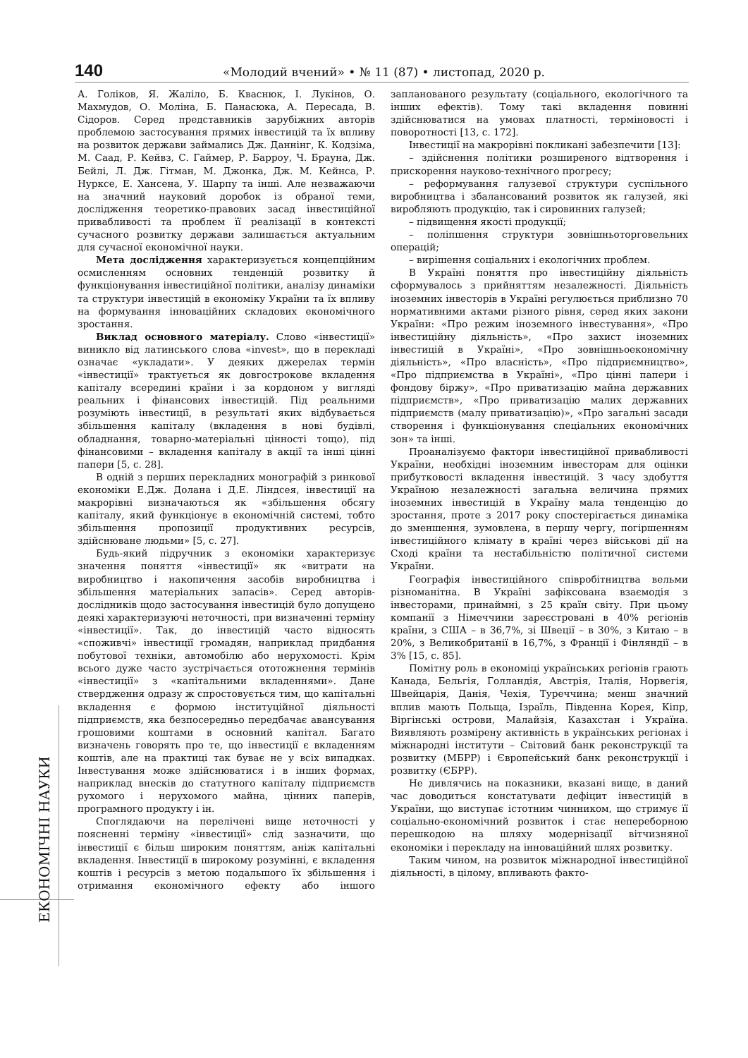140 «Молодий вчений» • № 11 (87) • листопад, 2020 р.
ЕКОНОМІЧНІ НАУКИ
А. Голіков, Я. Жаліло, Б. Кваснюк, І. Лукінов, О. Махмудов, О. Моліна, Б. Панасюка, А. Пересада, В. Сідоров. Серед представників зарубіжних авторів проблемою застосування прямих інвестицій та їх впливу на розвиток держави займались Дж. Даннінг, К. Кодзіма, М. Саад, Р. Кейвз, С. Гаймер, Р. Барроу, Ч. Брауна, Дж. Бейлі, Л. Дж. Гітман, М. Джонка, Дж. М. Кейнса, Р. Нурксе, Е. Хансена, У. Шарпу та інші. Але незважаючи на значний науковий доробок із обраної теми, дослідження теоретико-правових засад інвестиційної привабливості та проблем її реалізації в контексті сучасного розвитку держави залишається актуальним для сучасної економічної науки.
Мета дослідження характеризується концепційним осмисленням основних тенденцій розвитку й функціонування інвестиційної політики, аналізу динаміки та структури інвестицій в економіку України та їх впливу на формування інноваційних складових економічного зростання.
Виклад основного матеріалу. Слово «інвестиції» виникло від латинського слова «invest», що в перекладі означає «укладати». У деяких джерелах термін «інвестиції» трактується як довгострокове вкладення капіталу всередині країни і за кордоном у вигляді реальних і фінансових інвестицій. Під реальними розуміють інвестиції, в результаті яких відбувається збільшення капіталу (вкладення в нові будівлі, обладнання, товарно-матеріальні цінності тощо), під фінансовими – вкладення капіталу в акції та інші цінні папери [5, с. 28].
В одній з перших перекладних монографій з ринкової економіки Е.Дж. Долана і Д.Е. Ліндсея, інвестиції на макрорівні визначаються як «збільшення обсягу капіталу, який функціонує в економічній системі, тобто збільшення пропозиції продуктивних ресурсів, здійснюване людьми» [5, с. 27].
Будь-який підручник з економіки характеризує значення поняття «інвестиції» як «витрати на виробництво і накопичення засобів виробництва і збільшення матеріальних запасів». Серед авторів-дослідників щодо застосування інвестицій було допущено деякі характеризуючі неточності, при визначенні терміну «інвестиції». Так, до інвестицій часто відносять «споживчі» інвестиції громадян, наприклад придбання побутової техніки, автомобілю або нерухомості. Крім всього дуже часто зустрічається ототожнення термінів «інвестиції» з «капітальними вкладеннями». Дане ствердження одразу ж спростовується тим, що капітальні вкладення є формою інституційної діяльності підприємств, яка безпосередньо передбачає авансування грошовими коштами в основний капітал. Багато визначень говорять про те, що інвестиції є вкладенням коштів, але на практиці так буває не у всіх випадках. Інвестування може здійснюватися і в інших формах, наприклад внесків до статутного капіталу підприємств рухомого і нерухомого майна, цінних паперів, програмного продукту і ін.
Споглядаючи на перелічені вище неточності у поясненні терміну «інвестиції» слід зазначити, що інвестиції є більш широким поняттям, аніж капітальні вкладення. Інвестиції в широкому розумінні, є вкладення коштів і ресурсів з метою подальшого їх збільшення і отримання економічного ефекту або іншого запланованого результату (соціального, екологічного та інших ефектів). Тому такі вкладення повинні здійснюватися на умовах платності, терміновості і поворотності [13, с. 172].
Інвестиції на макрорівні покликані забезпечити [13]:
– здійснення політики розширеного відтворення і прискорення науково-технічного прогресу;
– реформування галузевої структури суспільного виробництва і збалансований розвиток як галузей, які виробляють продукцію, так і сировинних галузей;
– підвищення якості продукції;
– поліпшення структури зовнішньоторговельних операцій;
– вирішення соціальних і екологічних проблем.
В Україні поняття про інвестиційну діяльність сформувалось з прийняттям незалежності. Діяльність іноземних інвесторів в Україні регулюється приблизно 70 нормативними актами різного рівня, серед яких закони України: «Про режим іноземного інвестування», «Про інвестиційну діяльність», «Про захист іноземних інвестицій в Україні», «Про зовнішньоекономічну діяльність», «Про власність», «Про підприємництво», «Про підприємства в Україні», «Про цінні папери і фондову біржу», «Про приватизацію майна державних підприємств», «Про приватизацію малих державних підприємств (малу приватизацію)», «Про загальні засади створення і функціонування спеціальних економічних зон» та інші.
Проаналізуємо фактори інвестиційної привабливості України, необхідні іноземним інвесторам для оцінки прибутковості вкладення інвестицій. З часу здобуття Україною незалежності загальна величина прямих іноземних інвестицій в Україну мала тенденцію до зростання, проте з 2017 року спостерігається динаміка до зменшення, зумовлена, в першу чергу, погіршенням інвестиційного клімату в країні через військові дії на Сході країни та нестабільністю політичної системи України.
Географія інвестиційного співробітництва вельми різноманітна. В Україні зафіксована взаємодія з інвесторами, принаймні, з 25 країн світу. При цьому компанії з Німеччини зареєстровані в 40% регіонів країни, з США – в 36,7%, зі Швеції – в 30%, з Китаю – в 20%, з Великобританії в 16,7%, з Франції і Фінляндії – в 3% [15, с. 85].
Помітну роль в економіці українських регіонів грають Канада, Бельгія, Голландія, Австрія, Італія, Норвегія, Швейцарія, Данія, Чехія, Туреччина; менш значний вплив мають Польща, Ізраїль, Південна Корея, Кіпр, Віргінські острови, Малайзія, Казахстан і Україна. Виявляють розмірену активність в українських регіонах і міжнародні інститути – Світовий банк реконструкції та розвитку (МБРР) і Європейський банк реконструкції і розвитку (ЄБРР).
Не дивлячись на показники, вказані вище, в даний час доводиться констатувати дефіцит інвестицій в України, що виступає істотним чинником, що стримує її соціально-економічний розвиток і стає непереборною перешкодою на шляху модернізації вітчизняної економіки і перекладу на інноваційний шлях розвитку.
Таким чином, на розвиток міжнародної інвестиційної діяльності, в цілому, впливають факто-